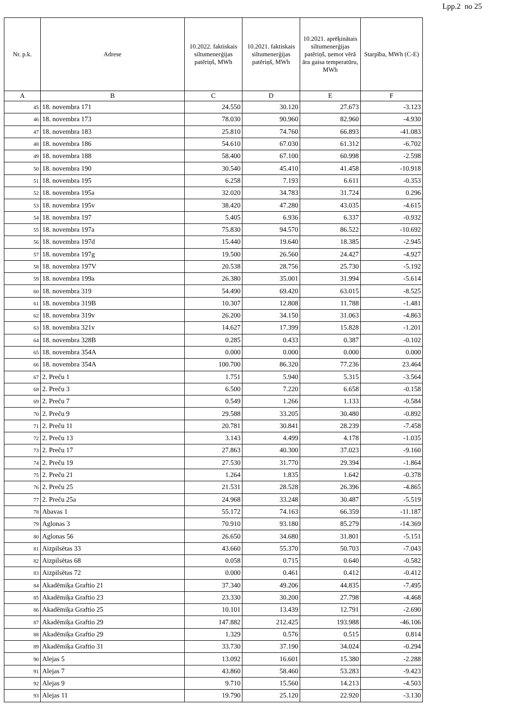Lpp.2 no 25
| Nr. p.k. | Adrese | 10.2022. faktiskais siltumenerģijas patēriņš, MWh | 10.2021. faktiskais siltumenerģijas patēriņš, MWh | 10.2021. aprēķinātais siltumenerģijas patēriņš, ņemot vērā āra gaisa temperatūru, MWh | Starpība, MWh (C-E) |
| --- | --- | --- | --- | --- | --- |
| A | B | C | D | E | F |
| 45 | 18. novembra 171 | 24.550 | 30.120 | 27.673 | -3.123 |
| 46 | 18. novembra 173 | 78.030 | 90.960 | 82.960 | -4.930 |
| 47 | 18. novembra 183 | 25.810 | 74.760 | 66.893 | -41.083 |
| 48 | 18. novembra 186 | 54.610 | 67.030 | 61.312 | -6.702 |
| 49 | 18. novembra 188 | 58.400 | 67.100 | 60.998 | -2.598 |
| 50 | 18. novembra 190 | 30.540 | 45.410 | 41.458 | -10.918 |
| 51 | 18. novembra 195 | 6.258 | 7.193 | 6.611 | -0.353 |
| 52 | 18. novembra 195a | 32.020 | 34.783 | 31.724 | 0.296 |
| 53 | 18. novembra 195v | 38.420 | 47.280 | 43.035 | -4.615 |
| 54 | 18. novembra 197 | 5.405 | 6.936 | 6.337 | -0.932 |
| 55 | 18. novembra 197a | 75.830 | 94.570 | 86.522 | -10.692 |
| 56 | 18. novembra 197d | 15.440 | 19.640 | 18.385 | -2.945 |
| 57 | 18. novembra 197g | 19.500 | 26.560 | 24.427 | -4.927 |
| 58 | 18. novembra 197V | 20.538 | 28.756 | 25.730 | -5.192 |
| 59 | 18. novembra 199a | 26.380 | 35.001 | 31.994 | -5.614 |
| 60 | 18. novembra 319 | 54.490 | 69.420 | 63.015 | -8.525 |
| 61 | 18. novembra 319B | 10.307 | 12.808 | 11.788 | -1.481 |
| 62 | 18. novembra 319v | 26.200 | 34.150 | 31.063 | -4.863 |
| 63 | 18. novembra 321v | 14.627 | 17.399 | 15.828 | -1.201 |
| 64 | 18. novembra 328B | 0.285 | 0.433 | 0.387 | -0.102 |
| 65 | 18. novembra 354A | 0.000 | 0.000 | 0.000 | 0.000 |
| 66 | 18. novembra 354A | 100.700 | 86.320 | 77.236 | 23.464 |
| 67 | 2. Preču 1 | 1.751 | 5.940 | 5.315 | -3.564 |
| 68 | 2. Preču 3 | 6.500 | 7.220 | 6.658 | -0.158 |
| 69 | 2. Preču 7 | 0.549 | 1.266 | 1.133 | -0.584 |
| 70 | 2. Preču 9 | 29.588 | 33.205 | 30.480 | -0.892 |
| 71 | 2. Preču 11 | 20.781 | 30.841 | 28.239 | -7.458 |
| 72 | 2. Preču 13 | 3.143 | 4.499 | 4.178 | -1.035 |
| 73 | 2. Preču 17 | 27.863 | 40.300 | 37.023 | -9.160 |
| 74 | 2. Preču 19 | 27.530 | 31.770 | 29.394 | -1.864 |
| 75 | 2. Preču 21 | 1.264 | 1.835 | 1.642 | -0.378 |
| 76 | 2. Preču 25 | 21.531 | 28.528 | 26.396 | -4.865 |
| 77 | 2. Preču 25a | 24.968 | 33.248 | 30.487 | -5.519 |
| 78 | Abavas 1 | 55.172 | 74.163 | 66.359 | -11.187 |
| 79 | Aglonas 3 | 70.910 | 93.180 | 85.279 | -14.369 |
| 80 | Aglonas 56 | 26.650 | 34.680 | 31.801 | -5.151 |
| 81 | Aizpilsētas 33 | 43.660 | 55.370 | 50.703 | -7.043 |
| 82 | Aizpilsētas 68 | 0.058 | 0.715 | 0.640 | -0.582 |
| 83 | Aizpilsētas 72 | 0.000 | 0.461 | 0.412 | -0.412 |
| 84 | Akadēmiķa Graftio 21 | 37.340 | 49.206 | 44.835 | -7.495 |
| 85 | Akadēmiķa Graftio 23 | 23.330 | 30.200 | 27.798 | -4.468 |
| 86 | Akadēmiķa Graftio 25 | 10.101 | 13.439 | 12.791 | -2.690 |
| 87 | Akadēmiķa Graftio 29 | 147.882 | 212.425 | 193.988 | -46.106 |
| 88 | Akadēmiķa Graftio 29 | 1.329 | 0.576 | 0.515 | 0.814 |
| 89 | Akadēmiķa Graftio 31 | 33.730 | 37.190 | 34.024 | -0.294 |
| 90 | Alejas 5 | 13.092 | 16.601 | 15.380 | -2.288 |
| 91 | Alejas 7 | 43.860 | 58.460 | 53.283 | -9.423 |
| 92 | Alejas 9 | 9.710 | 15.560 | 14.213 | -4.503 |
| 93 | Alejas 11 | 19.790 | 25.120 | 22.920 | -3.130 |